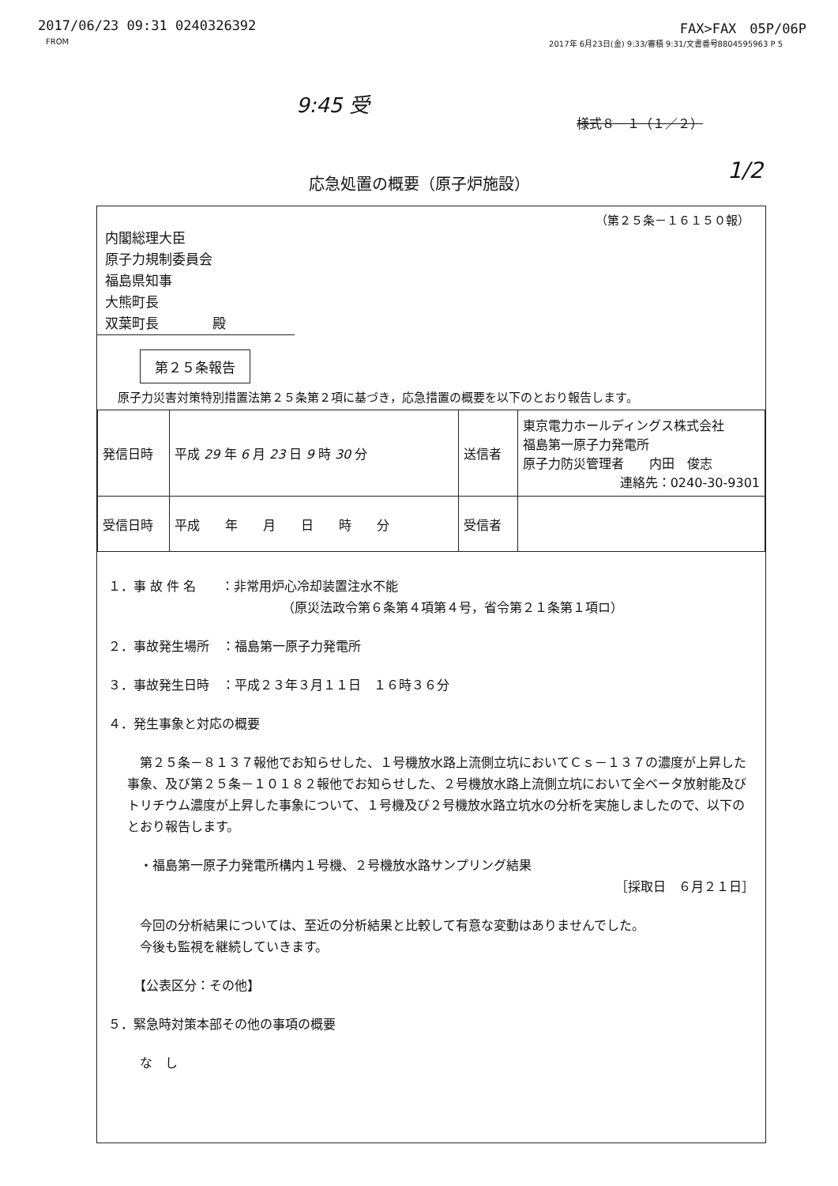2017/06/23 09:31 0240326392 FAX>FAX　05P/06P
FROM 2017年 6月23日(金) 9:33/審積 9:31/文書番号8804595963 P 5
9:45 受
様式８－１（１／２）
応急処置の概要（原子炉施設） 1/2
（第２５条－１６１５０報）
内閣総理大臣
原子力規制委員会
福島県知事
大熊町長
双葉町長　　　　殿
第２５条報告
原子力災害対策特別措置法第２５条第２項に基づき，応急措置の概要を以下のとおり報告します。
| 発信日時 | 平成 29 年 6 月 23 日 9 時 30 分 | 送信者 | 東京電力ホールディングス株式会社 福島第一原子力発電所 原子力防災管理者 内田 俊志 連絡先：0240-30-9301 |
| 受信日時 | 平成 年 月 日 時 分 | 受信者 | |
１．事 故 件 名　　：非常用炉心冷却装置注水不能
（原災法政令第６条第４項第４号，省令第２１条第１項ロ）
２．事故発生場所　：福島第一原子力発電所
３．事故発生日時　：平成２３年３月１１日　１６時３６分
４．発生事象と対応の概要
　第２５条－８１３７報他でお知らせした、１号機放水路上流側立坑においてＣｓ－１３７の濃度が上昇した事象、及び第２５条－１０１８２報他でお知らせした、２号機放水路上流側立坑において全ベータ放射能及びトリチウム濃度が上昇した事象について、１号機及び２号機放水路立坑水の分析を実施しましたので、以下のとおり報告します。
　・福島第一原子力発電所構内１号機、２号機放水路サンプリング結果
［採取日　６月２１日］
　今回の分析結果については、至近の分析結果と比較して有意な変動はありませんでした。
　今後も監視を継続していきます。
　【公表区分：その他】
５．緊急時対策本部その他の事項の概要
　な　し